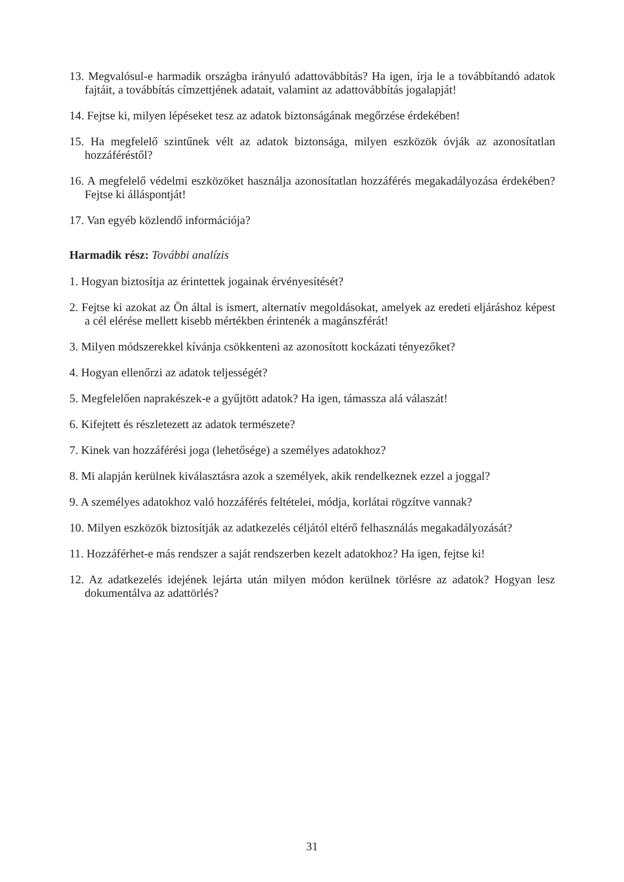13. Megvalósul-e harmadik országba irányuló adattovábbítás? Ha igen, írja le a továbbítandó adatok fajtáit, a továbbítás címzettjének adatait, valamint az adattovábbítás jogalapját!
14. Fejtse ki, milyen lépéseket tesz az adatok biztonságának megőrzése érdekében!
15. Ha megfelelő szintűnek vélt az adatok biztonsága, milyen eszközök óvják az azonosítatlan hozzáféréstől?
16. A megfelelő védelmi eszközöket használja azonosítatlan hozzáférés megakadályozása érdekében? Fejtse ki álláspontját!
17. Van egyéb közlendő információja?
Harmadik rész: További analízis
1. Hogyan biztosítja az érintettek jogainak érvényesítését?
2. Fejtse ki azokat az Ön által is ismert, alternatív megoldásokat, amelyek az eredeti eljáráshoz képest a cél elérése mellett kisebb mértékben érintenék a magánszférát!
3. Milyen módszerekkel kívánja csökkenteni az azonosított kockázati tényezőket?
4. Hogyan ellenőrzi az adatok teljességét?
5. Megfelelően naprakészek-e a gyűjtött adatok? Ha igen, támassza alá válaszát!
6. Kifejtett és részletezett az adatok természete?
7. Kinek van hozzáférési joga (lehetősége) a személyes adatokhoz?
8. Mi alapján kerülnek kiválasztásra azok a személyek, akik rendelkeznek ezzel a joggal?
9. A személyes adatokhoz való hozzáférés feltételei, módja, korlátai rögzítve vannak?
10. Milyen eszközök biztosítják az adatkezelés céljától eltérő felhasználás megakadályozását?
11. Hozzáférhet-e más rendszer a saját rendszerben kezelt adatokhoz? Ha igen, fejtse ki!
12. Az adatkezelés idejének lejárta után milyen módon kerülnek törlésre az adatok? Hogyan lesz dokumentálva az adattörlés?
31